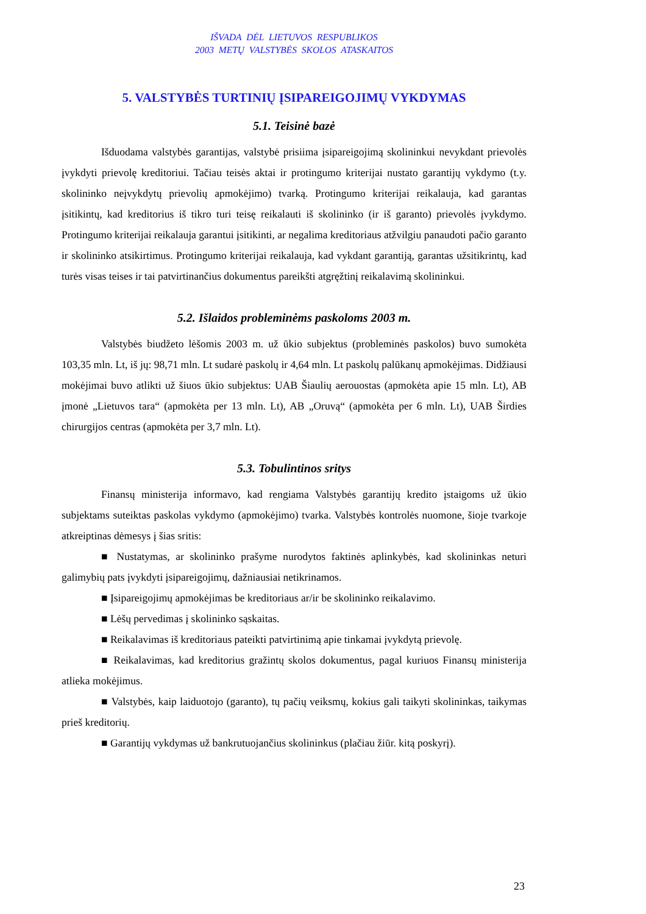IŠVADA DĖL LIETUVOS RESPUBLIKOS
2003 METŲ VALSTYBĖS SKOLOS ATASKAITOS
5. VALSTYBĖS TURTINIŲ ĮSIPAREIGOJIMŲ VYKDYMAS
5.1. Teisinė bazė
Išduodama valstybės garantijas, valstybė prisiima įsipareigojimą skolininkui nevykdant prievolės įvykdyti prievolę kreditoriui. Tačiau teisės aktai ir protingumo kriterijai nustato garantijų vykdymo (t.y. skolininko neįvykdytų prievolių apmokėjimo) tvarką. Protingumo kriterijai reikalauja, kad garantas įsitikintų, kad kreditorius iš tikro turi teisę reikalauti iš skolininko (ir iš garanto) prievolės įvykdymo. Protingumo kriterijai reikalauja garantui įsitikinti, ar negalima kreditoriaus atžvilgiu panaudoti pačio garanto ir skolininko atsikirtimus. Protingumo kriterijai reikalauja, kad vykdant garantiją, garantas užsitikrintų, kad turės visas teises ir tai patvirtinančius dokumentus pareikšti atgręžtinį reikalavimą skolininkui.
5.2. Išlaidos probleminėms paskoloms 2003 m.
Valstybės biudžeto lėšomis 2003 m. už ūkio subjektus (probleminės paskolos) buvo sumokėta 103,35 mln. Lt, iš jų: 98,71 mln. Lt sudarė paskolų ir 4,64 mln. Lt paskolų palūkanų apmokėjimas. Didžiausi mokėjimai buvo atlikti už šiuos ūkio subjektus: UAB Šiaulių aerouostas (apmokėta apie 15 mln. Lt), AB įmonė „Lietuvos tara“ (apmokėta per 13 mln. Lt), AB „Oruvą“ (apmokėta per 6 mln. Lt), UAB Širdies chirurgijos centras (apmokėta per 3,7 mln. Lt).
5.3. Tobulintinos sritys
Finansų ministerija informavo, kad rengiama Valstybės garantijų kredito įstaigoms už ūkio subjektams suteiktas paskolas vykdymo (apmokėjimo) tvarka. Valstybės kontrolės nuomone, šioje tvarkoje atkreiptinas dėmesys į šias sritis:
■ Nustatymas, ar skolininko prašyme nurodytos faktinės aplinkybės, kad skolininkas neturi galimybių pats įvykdyti įsipareigojimų, dažniausiai netikrinamos.
■ Įsipareigojimų apmokėjimas be kreditoriaus ar/ir be skolininko reikalavimo.
■ Lėšų pervedimas į skolininko sąskaitas.
■ Reikalavimas iš kreditoriaus pateikti patvirtinimą apie tinkamai įvykdytą prievolę.
■ Reikalavimas, kad kreditorius gražintų skolos dokumentus, pagal kuriuos Finansų ministerija atlieka mokėjimus.
■ Valstybės, kaip laiduotojo (garanto), tų pačių veiksmų, kokius gali taikyti skolininkas, taikymas prieš kreditorių.
■ Garantijų vykdymas už bankrutuojančius skolininkus (plačiau žiūr. kitą poskyrį).
23